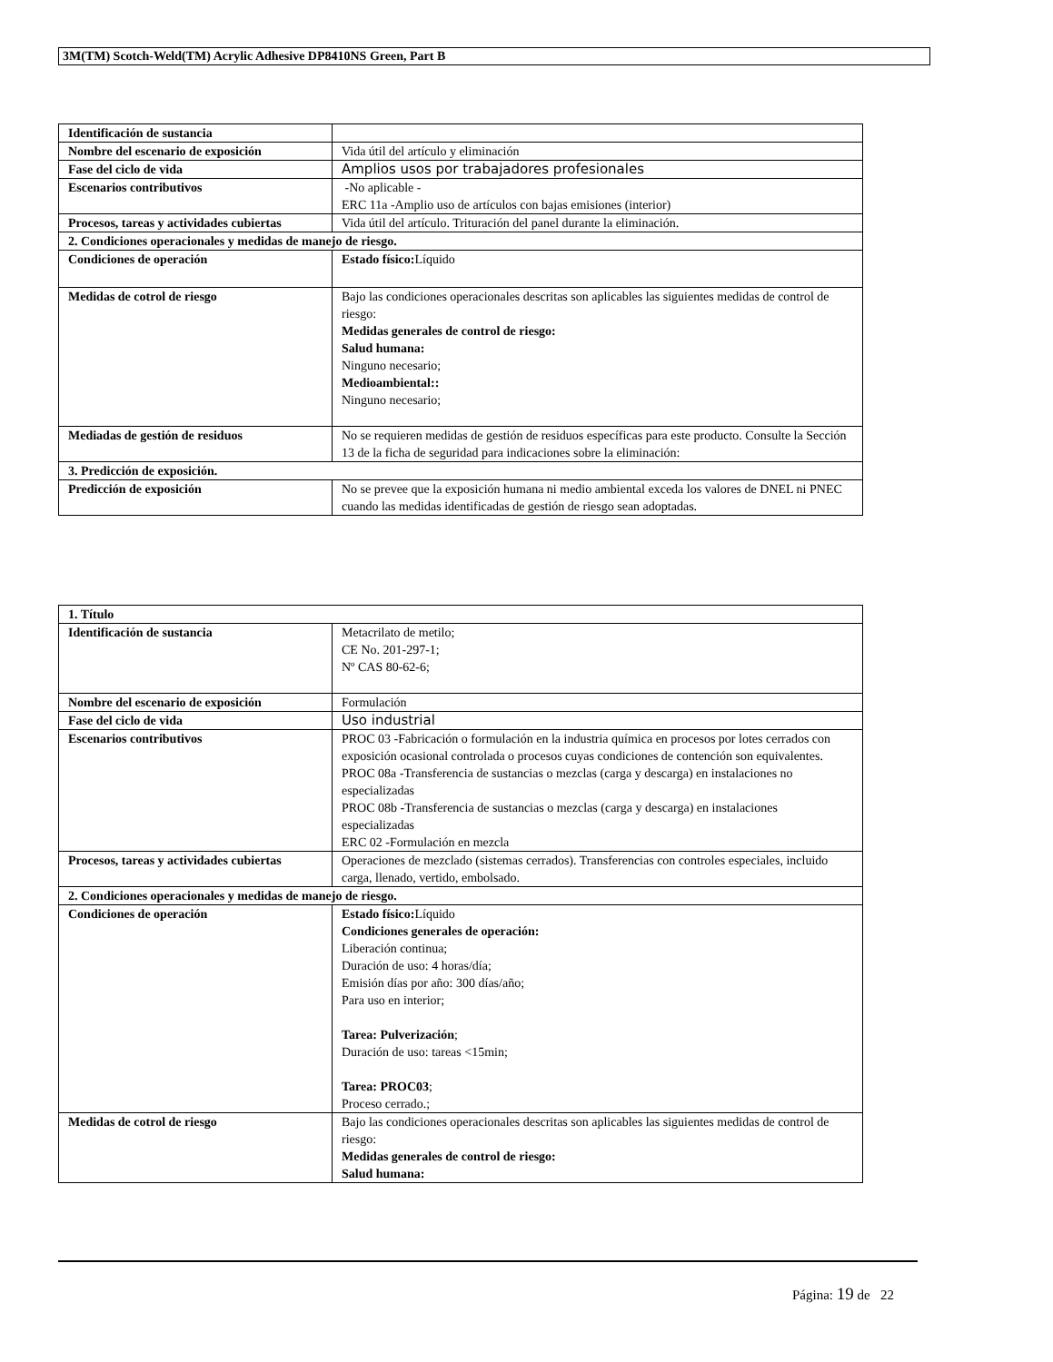3M(TM) Scotch-Weld(TM) Acrylic Adhesive DP8410NS Green, Part B
| Identificación de sustancia | |
| Nombre del escenario de exposición | Vida útil del artículo y eliminación |
| Fase del ciclo de vida | Amplios usos por trabajadores profesionales |
| Escenarios contributivos | -No aplicable - ERC 11a -Amplio uso de artículos con bajas emisiones (interior) |
| Procesos, tareas y actividades cubiertas | Vida útil del artículo. Trituración del panel durante la eliminación. |
| 2. Condiciones operacionales y medidas de manejo de riesgo. | |
| Condiciones de operación | Estado físico: Líquido |
| Medidas de cotrol de riesgo | Bajo las condiciones operacionales descritas son aplicables las siguientes medidas de control de riesgo: Medidas generales de control de riesgo: Salud humana: Ninguno necesario; Medioambiental:: Ninguno necesario; |
| Mediadas de gestión de residuos | No se requieren medidas de gestión de residuos específicas para este producto. Consulte la Sección 13 de la ficha de seguridad para indicaciones sobre la eliminación: |
| 3. Predicción de exposición. | |
| Predicción de exposición | No se prevee que la exposición humana ni medio ambiental exceda los valores de DNEL ni PNEC cuando las medidas identificadas de gestión de riesgo sean adoptadas. |
| 1. Título | |
| Identificación de sustancia | Metacrilato de metilo; CE No. 201-297-1; Nº CAS 80-62-6; |
| Nombre del escenario de exposición | Formulación |
| Fase del ciclo de vida | Uso industrial |
| Escenarios contributivos | PROC 03 -Fabricación o formulación en la industria química en procesos por lotes cerrados con exposición ocasional controlada o procesos cuyas condiciones de contención son equivalentes. PROC 08a -Transferencia de sustancias o mezclas (carga y descarga) en instalaciones no especializadas PROC 08b -Transferencia de sustancias o mezclas (carga y descarga) en instalaciones especializadas ERC 02 -Formulación en mezcla |
| Procesos, tareas y actividades cubiertas | Operaciones de mezclado (sistemas cerrados). Transferencias con controles especiales, incluido carga, llenado, vertido, embolsado. |
| 2. Condiciones operacionales y medidas de manejo de riesgo. | |
| Condiciones de operación | Estado físico: Líquido Condiciones generales de operación: Liberación continua; Duración de uso: 4 horas/día; Emisión días por año: 300 días/año; Para uso en interior; Tarea: Pulverización ; Duración de uso: tareas <15min; Tarea: PROC03 ; Proceso cerrado.; |
| Medidas de cotrol de riesgo | Bajo las condiciones operacionales descritas son aplicables las siguientes medidas de control de riesgo: Medidas generales de control de riesgo: Salud humana: |
Página: 19 de 22